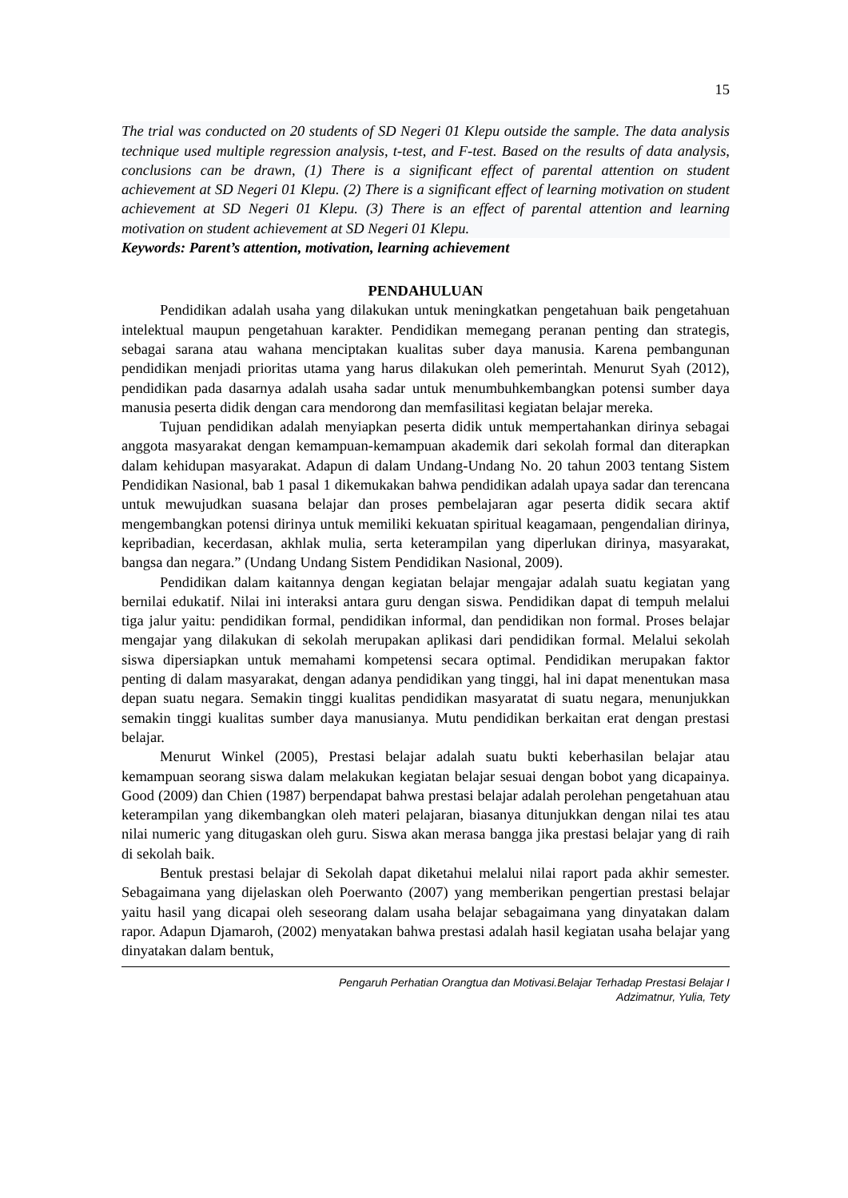15
The trial was conducted on 20 students of SD Negeri 01 Klepu outside the sample. The data analysis technique used multiple regression analysis, t-test, and F-test. Based on the results of data analysis, conclusions can be drawn, (1) There is a significant effect of parental attention on student achievement at SD Negeri 01 Klepu. (2) There is a significant effect of learning motivation on student achievement at SD Negeri 01 Klepu. (3) There is an effect of parental attention and learning motivation on student achievement at SD Negeri 01 Klepu.
Keywords: Parent’s attention, motivation, learning achievement
PENDAHULUAN
Pendidikan adalah usaha yang dilakukan untuk meningkatkan pengetahuan baik pengetahuan intelektual maupun pengetahuan karakter. Pendidikan memegang peranan penting dan strategis, sebagai sarana atau wahana menciptakan kualitas suber daya manusia. Karena pembangunan pendidikan menjadi prioritas utama yang harus dilakukan oleh pemerintah. Menurut Syah (2012), pendidikan pada dasarnya adalah usaha sadar untuk menumbuhkembangkan potensi sumber daya manusia peserta didik dengan cara mendorong dan memfasilitasi kegiatan belajar mereka.
Tujuan pendidikan adalah menyiapkan peserta didik untuk mempertahankan dirinya sebagai anggota masyarakat dengan kemampuan-kemampuan akademik dari sekolah formal dan diterapkan dalam kehidupan masyarakat. Adapun di dalam Undang-Undang No. 20 tahun 2003 tentang Sistem Pendidikan Nasional, bab 1 pasal 1 dikemukakan bahwa pendidikan adalah upaya sadar dan terencana untuk mewujudkan suasana belajar dan proses pembelajaran agar peserta didik secara aktif mengembangkan potensi dirinya untuk memiliki kekuatan spiritual keagamaan, pengendalian dirinya, kepribadian, kecerdasan, akhlak mulia, serta keterampilan yang diperlukan dirinya, masyarakat, bangsa dan negara.” (Undang Undang Sistem Pendidikan Nasional, 2009).
Pendidikan dalam kaitannya dengan kegiatan belajar mengajar adalah suatu kegiatan yang bernilai edukatif. Nilai ini interaksi antara guru dengan siswa. Pendidikan dapat di tempuh melalui tiga jalur yaitu: pendidikan formal, pendidikan informal, dan pendidikan non formal. Proses belajar mengajar yang dilakukan di sekolah merupakan aplikasi dari pendidikan formal. Melalui sekolah siswa dipersiapkan untuk memahami kompetensi secara optimal. Pendidikan merupakan faktor penting di dalam masyarakat, dengan adanya pendidikan yang tinggi, hal ini dapat menentukan masa depan suatu negara. Semakin tinggi kualitas pendidikan masyaratat di suatu negara, menunjukkan semakin tinggi kualitas sumber daya manusianya. Mutu pendidikan berkaitan erat dengan prestasi belajar.
Menurut Winkel (2005), Prestasi belajar adalah suatu bukti keberhasilan belajar atau kemampuan seorang siswa dalam melakukan kegiatan belajar sesuai dengan bobot yang dicapainya. Good (2009) dan Chien (1987) berpendapat bahwa prestasi belajar adalah perolehan pengetahuan atau keterampilan yang dikembangkan oleh materi pelajaran, biasanya ditunjukkan dengan nilai tes atau nilai numeric yang ditugaskan oleh guru. Siswa akan merasa bangga jika prestasi belajar yang di raih di sekolah baik.
Bentuk prestasi belajar di Sekolah dapat diketahui melalui nilai raport pada akhir semester. Sebagaimana yang dijelaskan oleh Poerwanto (2007) yang memberikan pengertian prestasi belajar yaitu hasil yang dicapai oleh seseorang dalam usaha belajar sebagaimana yang dinyatakan dalam rapor. Adapun Djamaroh, (2002) menyatakan bahwa prestasi adalah hasil kegiatan usaha belajar yang dinyatakan dalam bentuk,
Pengaruh Perhatian Orangtua dan Motivasi.Belajar Terhadap Prestasi Belajar I
Adzimatnur, Yulia, Tety